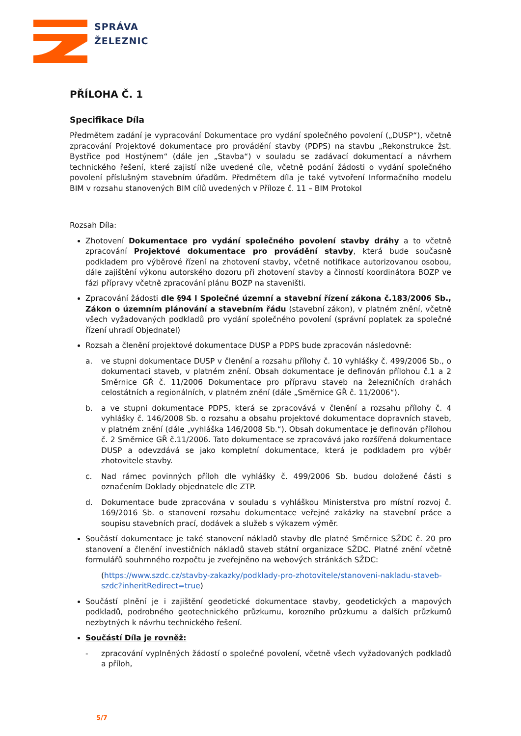SPRÁVA
ŽELEZNIC
PŘÍLOHA Č. 1
Specifikace Díla
Předmětem zadání je vypracování Dokumentace pro vydání společného povolení („DUSP“), včetně zpracování Projektové dokumentace pro provádění stavby (PDPS) na stavbu „Rekonstrukce žst. Bystřice pod Hostýnem“ (dále jen „Stavba“) v souladu se zadávací dokumentací a návrhem technického řešení, které zajistí níže uvedené cíle, včetně podání žádosti o vydání společného povolení příslušným stavebním úřadům. Předmětem díla je také vytvoření Informačního modelu BIM v rozsahu stanovených BIM cílů uvedených v Příloze č. 11 – BIM Protokol
Rozsah Díla:
Zhotovení Dokumentace pro vydání společného povolení stavby dráhy a to včetně zpracování Projektové dokumentace pro provádění stavby, která bude současně podkladem pro výběrové řízení na zhotovení stavby, včetně notifikace autorizovanou osobou, dále zajištění výkonu autorského dozoru při zhotovení stavby a činností koordinátora BOZP ve fázi přípravy včetně zpracování plánu BOZP na staveništi.
Zpracování žádosti dle §94 l Společné územní a stavební řízení zákona č.183/2006 Sb., Zákon o územním plánování a stavebním řádu (stavební zákon), v platném znění, včetně všech vyžadovaných podkladů pro vydání společného povolení (správní poplatek za společné řízení uhradí Objednatel)
Rozsah a členění projektové dokumentace DUSP a PDPS bude zpracován následovně:
a. ve stupni dokumentace DUSP v členění a rozsahu přílohy č. 10 vyhlášky č. 499/2006 Sb., o dokumentaci staveb, v platném znění. Obsah dokumentace je definován přílohou č.1 a 2 Směrnice GŘ č. 11/2006 Dokumentace pro přípravu staveb na železničních drahách celostátních a regionálních, v platném znění (dále „Směrnice GŘ č. 11/2006“).
b. a ve stupni dokumentace PDPS, která se zpracovává v členění a rozsahu přílohy č. 4 vyhlášky č. 146/2008 Sb. o rozsahu a obsahu projektové dokumentace dopravních staveb, v platném znění (dále „vyhláška 146/2008 Sb.“). Obsah dokumentace je definován přílohou č. 2 Směrnice GŘ č.11/2006. Tato dokumentace se zpracovává jako rozšířená dokumentace DUSP a odevzdává se jako kompletní dokumentace, která je podkladem pro výběr zhotovitele stavby.
c. Nad rámec povinných příloh dle vyhlášky č. 499/2006 Sb. budou doložené části s označením Doklady objednatele dle ZTP.
d. Dokumentace bude zpracována v souladu s vyhláškou Ministerstva pro místní rozvoj č. 169/2016 Sb. o stanovení rozsahu dokumentace veřejné zakázky na stavební práce a soupisu stavebních prací, dodávek a služeb s výkazem výměr.
Součástí dokumentace je také stanovení nákladů stavby dle platné Směrnice SŽDC č. 20 pro stanovení a členění investičních nákladů staveb státní organizace SŽDC. Platné znění včetně formulářů souhrnného rozpočtu je zveřejněno na webových stránkách SŽDC:
(https://www.szdc.cz/stavby-zakazky/podklady-pro-zhotovitele/stanoveni-nakladu-staveb-szdc?inheritRedirect=true)
Součástí plnění je i zajištění geodetické dokumentace stavby, geodetických a mapových podkladů, podrobného geotechnického průzkumu, korozního průzkumu a dalších průzkumů nezbytných k návrhu technického řešení.
Součástí Díla je rovněž:
- zpracování vyplněných žádostí o společné povolení, včetně všech vyžadovaných podkladů a příloh,
5/7